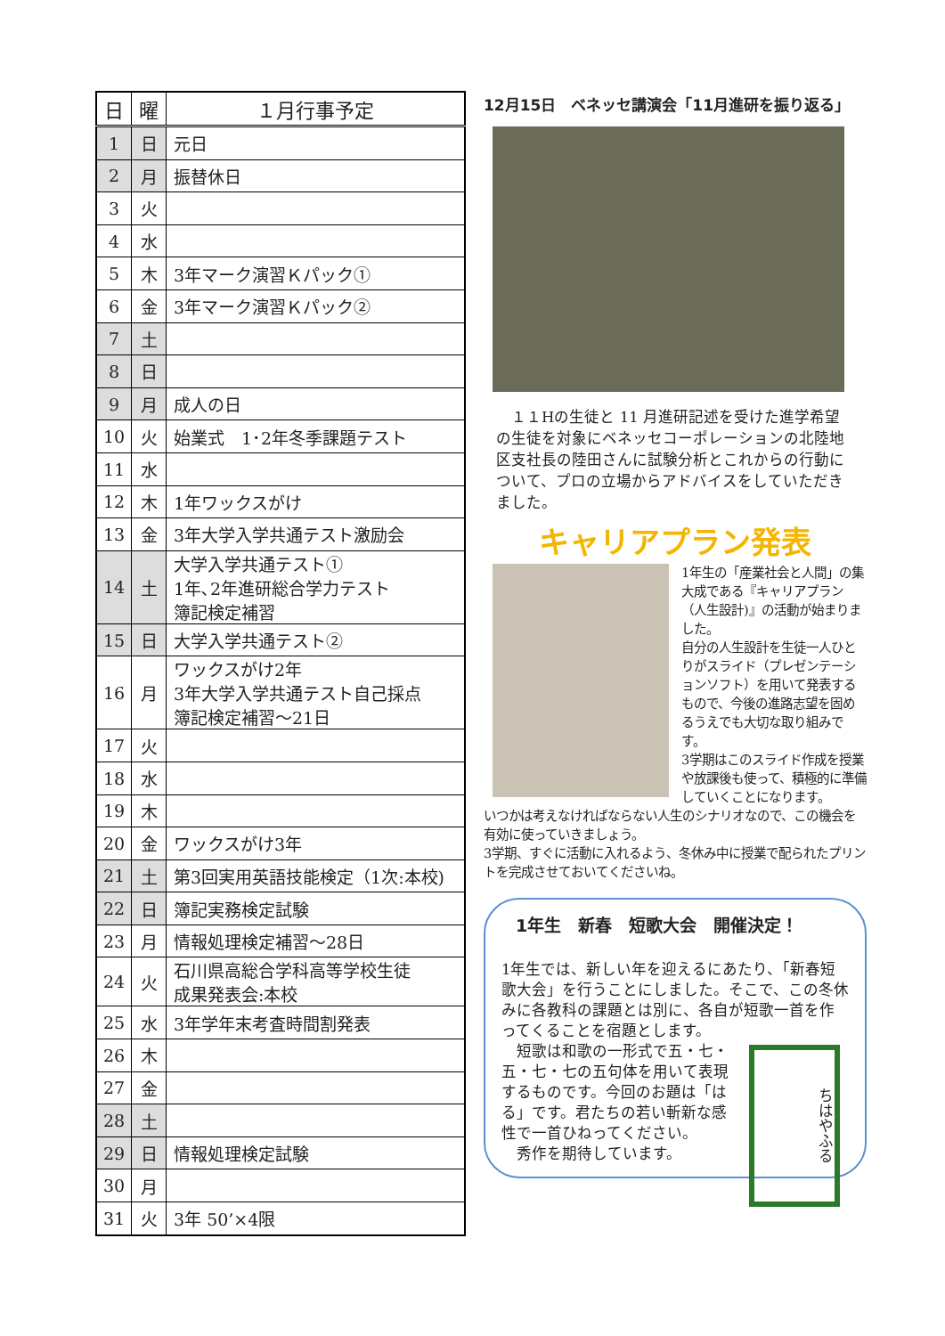| 日 | 曜 | １月行事予定 |
| --- | --- | --- |
| 1 | 日 | 元日 |
| 2 | 月 | 振替休日 |
| 3 | 火 | |
| 4 | 水 | |
| 5 | 木 | 3年マーク演習Ｋパック① |
| 6 | 金 | 3年マーク演習Ｋパック② |
| 7 | 土 | |
| 8 | 日 | |
| 9 | 月 | 成人の日 |
| 10 | 火 | 始業式 1･2年冬季課題テスト |
| 11 | 水 | |
| 12 | 木 | 1年ワックスがけ |
| 13 | 金 | 3年大学入学共通テスト激励会 |
| 14 | 土 | 大学入学共通テスト① 1年､2年進研総合学力テスト 簿記検定補習 |
| 15 | 日 | 大学入学共通テスト② |
| 16 | 月 | ワックスがけ2年 3年大学入学共通テスト自己採点 簿記検定補習～21日 |
| 17 | 火 | |
| 18 | 水 | |
| 19 | 木 | |
| 20 | 金 | ワックスがけ3年 |
| 21 | 土 | 第3回実用英語技能検定（1次:本校) |
| 22 | 日 | 簿記実務検定試験 |
| 23 | 月 | 情報処理検定補習～28日 |
| 24 | 火 | 石川県高総合学科高等学校生徒 成果発表会:本校 |
| 25 | 水 | 3年学年末考査時間割発表 |
| 26 | 木 | |
| 27 | 金 | |
| 28 | 土 | |
| 29 | 日 | 情報処理検定試験 |
| 30 | 月 | |
| 31 | 火 | 3年 50’×4限 |
12月15日　ベネッセ講演会「11月進研を振り返る」
　１１Hの生徒と 11 月進研記述を受けた進学希望の生徒を対象にベネッセコーポレーションの北陸地区支社長の陸田さんに試験分析とこれからの行動について、プロの立場からアドバイスをしていただきました。
キャリアプラン発表
1年生の「産業社会と人間」の集大成である『キャリアプラン（人生設計)』の活動が始まりました。
自分の人生設計を生徒一人ひとりがスライド（プレゼンテーションソフト）を用いて発表するもので、今後の進路志望を固めるうえでも大切な取り組みです。
3学期はこのスライド作成を授業や放課後も使って、積極的に準備していくことになります。
いつかは考えなければならない人生のシナリオなので、この機会を有効に使っていきましょう。
3学期、すぐに活動に入れるよう、冬休み中に授業で配られたプリントを完成させておいてくださいね。
1年生　新春　短歌大会　開催決定！
1年生では、新しい年を迎えるにあたり、「新春短歌大会」を行うことにしました。そこで、この冬休みに各教科の課題とは別に、各自が短歌一首を作ってくることを宿題とします。
ちはやふる
　短歌は和歌の一形式で五・七・五・七・七の五句体を用いて表現するものです。今回のお題は「はる」です。君たちの若い斬新な感性で一首ひねってください。
　秀作を期待しています。